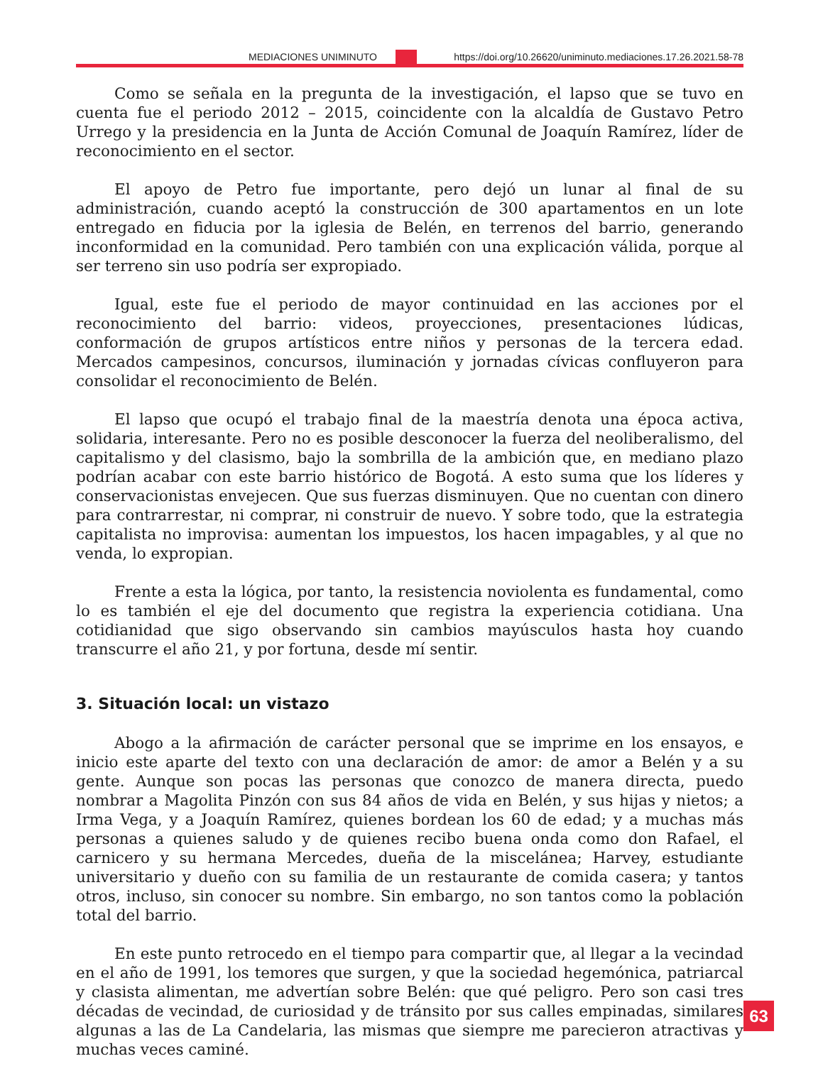MEDIACIONES UNIMINUTO https://doi.org/10.26620/uniminuto.mediaciones.17.26.2021.58-78
Como se señala en la pregunta de la investigación, el lapso que se tuvo en cuenta fue el periodo 2012 – 2015, coincidente con la alcaldía de Gustavo Petro Urrego y la presidencia en la Junta de Acción Comunal de Joaquín Ramírez, líder de reconocimiento en el sector.
El apoyo de Petro fue importante, pero dejó un lunar al final de su administración, cuando aceptó la construcción de 300 apartamentos en un lote entregado en fiducia por la iglesia de Belén, en terrenos del barrio, generando inconformidad en la comunidad. Pero también con una explicación válida, porque al ser terreno sin uso podría ser expropiado.
Igual, este fue el periodo de mayor continuidad en las acciones por el reconocimiento del barrio: videos, proyecciones, presentaciones lúdicas, conformación de grupos artísticos entre niños y personas de la tercera edad. Mercados campesinos, concursos, iluminación y jornadas cívicas confluyeron para consolidar el reconocimiento de Belén.
El lapso que ocupó el trabajo final de la maestría denota una época activa, solidaria, interesante. Pero no es posible desconocer la fuerza del neoliberalismo, del capitalismo y del clasismo, bajo la sombrilla de la ambición que, en mediano plazo podrían acabar con este barrio histórico de Bogotá. A esto suma que los líderes y conservacionistas envejecen. Que sus fuerzas disminuyen. Que no cuentan con dinero para contrarrestar, ni comprar, ni construir de nuevo. Y sobre todo, que la estrategia capitalista no improvisa: aumentan los impuestos, los hacen impagables, y al que no venda, lo expropian.
Frente a esta la lógica, por tanto, la resistencia noviolenta es fundamental, como lo es también el eje del documento que registra la experiencia cotidiana. Una cotidianidad que sigo observando sin cambios mayúsculos hasta hoy cuando transcurre el año 21, y por fortuna, desde mí sentir.
3. Situación local: un vistazo
Abogo a la afirmación de carácter personal que se imprime en los ensayos, e inicio este aparte del texto con una declaración de amor: de amor a Belén y a su gente. Aunque son pocas las personas que conozco de manera directa, puedo nombrar a Magolita Pinzón con sus 84 años de vida en Belén, y sus hijas y nietos; a Irma Vega, y a Joaquín Ramírez, quienes bordean los 60 de edad; y a muchas más personas a quienes saludo y de quienes recibo buena onda como don Rafael, el carnicero y su hermana Mercedes, dueña de la miscelánea; Harvey, estudiante universitario y dueño con su familia de un restaurante de comida casera; y tantos otros, incluso, sin conocer su nombre. Sin embargo, no son tantos como la población total del barrio.
En este punto retrocedo en el tiempo para compartir que, al llegar a la vecindad en el año de 1991, los temores que surgen, y que la sociedad hegemónica, patriarcal y clasista alimentan, me advertían sobre Belén: que qué peligro. Pero son casi tres décadas de vecindad, de curiosidad y de tránsito por sus calles empinadas, similares algunas a las de La Candelaria, las mismas que siempre me parecieron atractivas y muchas veces caminé.
63